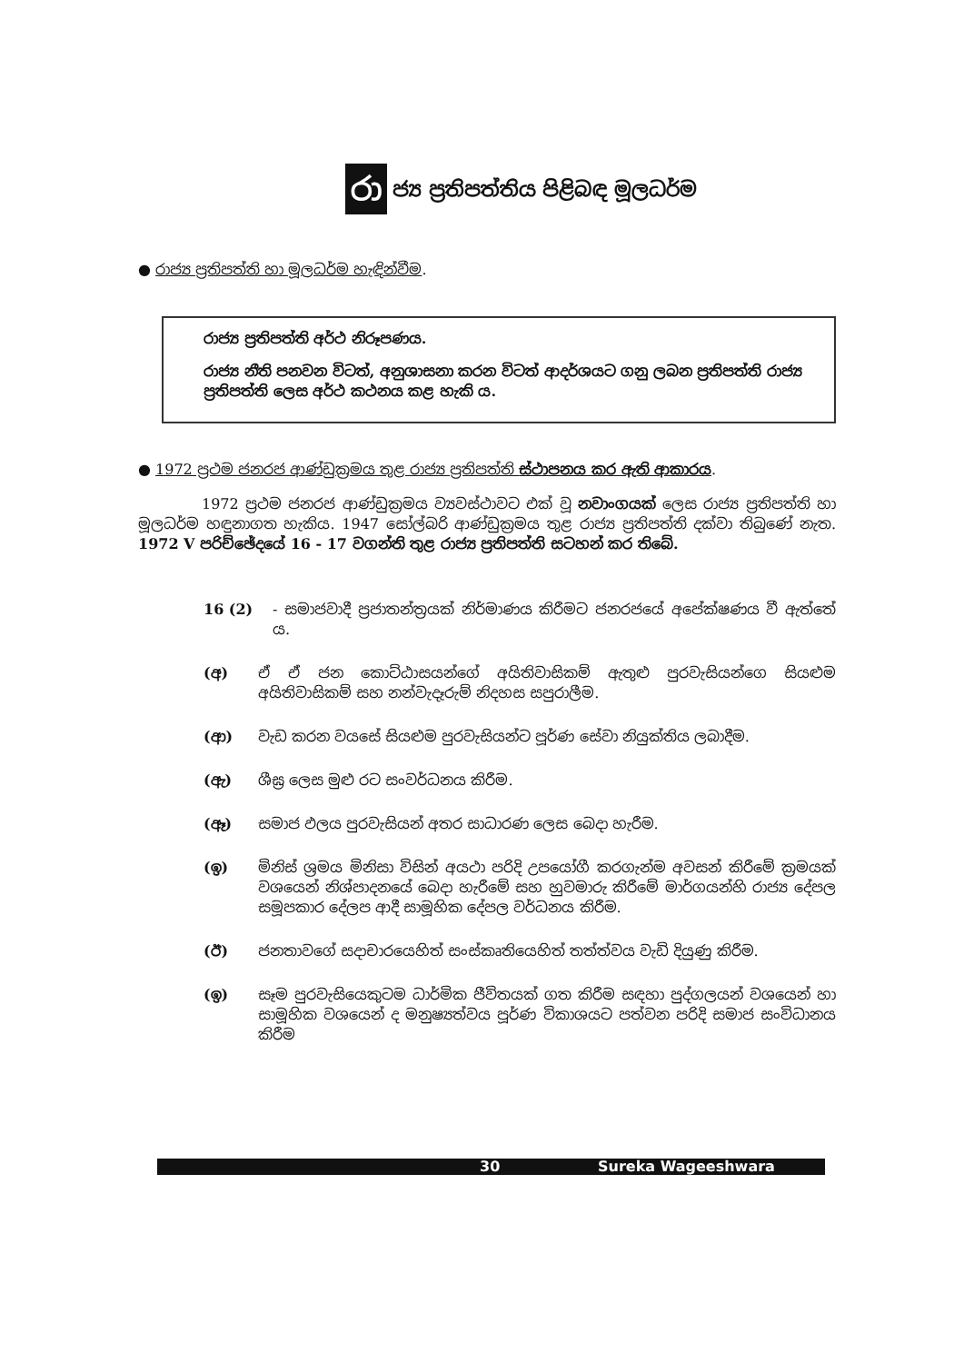රා ජ්‍ය ප්‍රතිපත්තිය පිළිබඳ මූලධර්ම
● රාජ්‍ය ප්‍රතිපත්ති හා මූලධර්ම හැඳින්වීම.
රාජ්‍ය ප්‍රතිපත්ති අර්ථ නිරූපණය.
රාජ්‍ය නීති පනවන විටත්, අනුශාසනා කරන විටත් ආදර්ශයට ගනු ලබන ප්‍රතිපත්ති රාජ්‍ය ප්‍රතිපත්ති ලෙස අර්ථ කථනය කළ හැකි ය.
● 1972 ප්‍රථම ජනරජ ආණ්ඩුක්‍රමය තුළ රාජ්‍ය ප්‍රතිපත්ති ස්ථාපනය කර ඇති ආකාරය.
1972 ප්‍රථම ජනරජ ආණ්ඩුක්‍රමය ව්‍යවස්ථාවට එක් වූ නවාංගයක් ලෙස රාජ්‍ය ප්‍රතිපත්ති හා මූලධර්ම හඳුනාගත හැකිය. 1947 සෝල්බරි ආණ්ඩුක්‍රමය තුළ රාජ්‍ය ප්‍රතිපත්ති දක්වා තිබුණේ නැත. 1972 V පරිච්ඡේදයේ 16 - 17 වගන්ති තුළ රාජ්‍ය ප්‍රතිපත්ති සටහන් කර තිබේ.
16 (2) - සමාජවාදී ප්‍රජාතන්ත්‍රයක් නිර්මාණය කිරීමට ජනරජයේ අපේක්ෂණය වී ඇත්තේ ය.
(අ) ඒ ඒ ජන කොට්ඨාසයන්ගේ අයිතිවාසිකම් ඇතුළු පුරවැසියන්ගෙ සියළුම අයිතිවාසිකම් සහ නන්වැදෑරුම් නිදහස සපුරාලීම.
(ආ) වැඩ කරන වයසේ සියළුම පුරවැසියන්ට පූර්ණ සේවා නියුක්තිය ලබාදීම.
(ඇ) ශීඝ්‍ර ලෙස මුළු රට සංවර්ධනය කිරීම.
(ඈ) සමාජ ඵලය පුරවැසියන් අතර සාධාරණ ලෙස බෙදා හැරීම.
(ඉ) මිනිස් ශ්‍රමය මිනිසා විසින් අයථා පරිදි උපයෝගී කරගැන්ම අවසන් කිරීමේ ක්‍රමයක් වශයෙන් නිශ්පාදනයේ බෙදා හැරීමේ සහ හුවමාරු කිරීමේ මාර්ගයන්හි රාජ්‍ය දේපල සමූපකාර දේලප ආදී සාමූහික දේපල වර්ධනය කිරීම.
(ඊ) ජනතාවගේ සදාචාරයෙහිත් සංස්කෘතියෙහිත් තත්ත්වය වැඩි දියුණු කිරීම.
(ඉ) සෑම පුරවැසියෙකුටම ධාර්මික ජීවිතයක් ගත කිරීම සඳහා පුද්ගලයන් වශයෙන් හා සාමූහික වශයෙන් ද මනුෂ්‍යත්වය පූර්ණ විකාශයට පත්වන පරිදි සමාජ සංවිධානය කිරීම
30 Sureka Wageeshwara